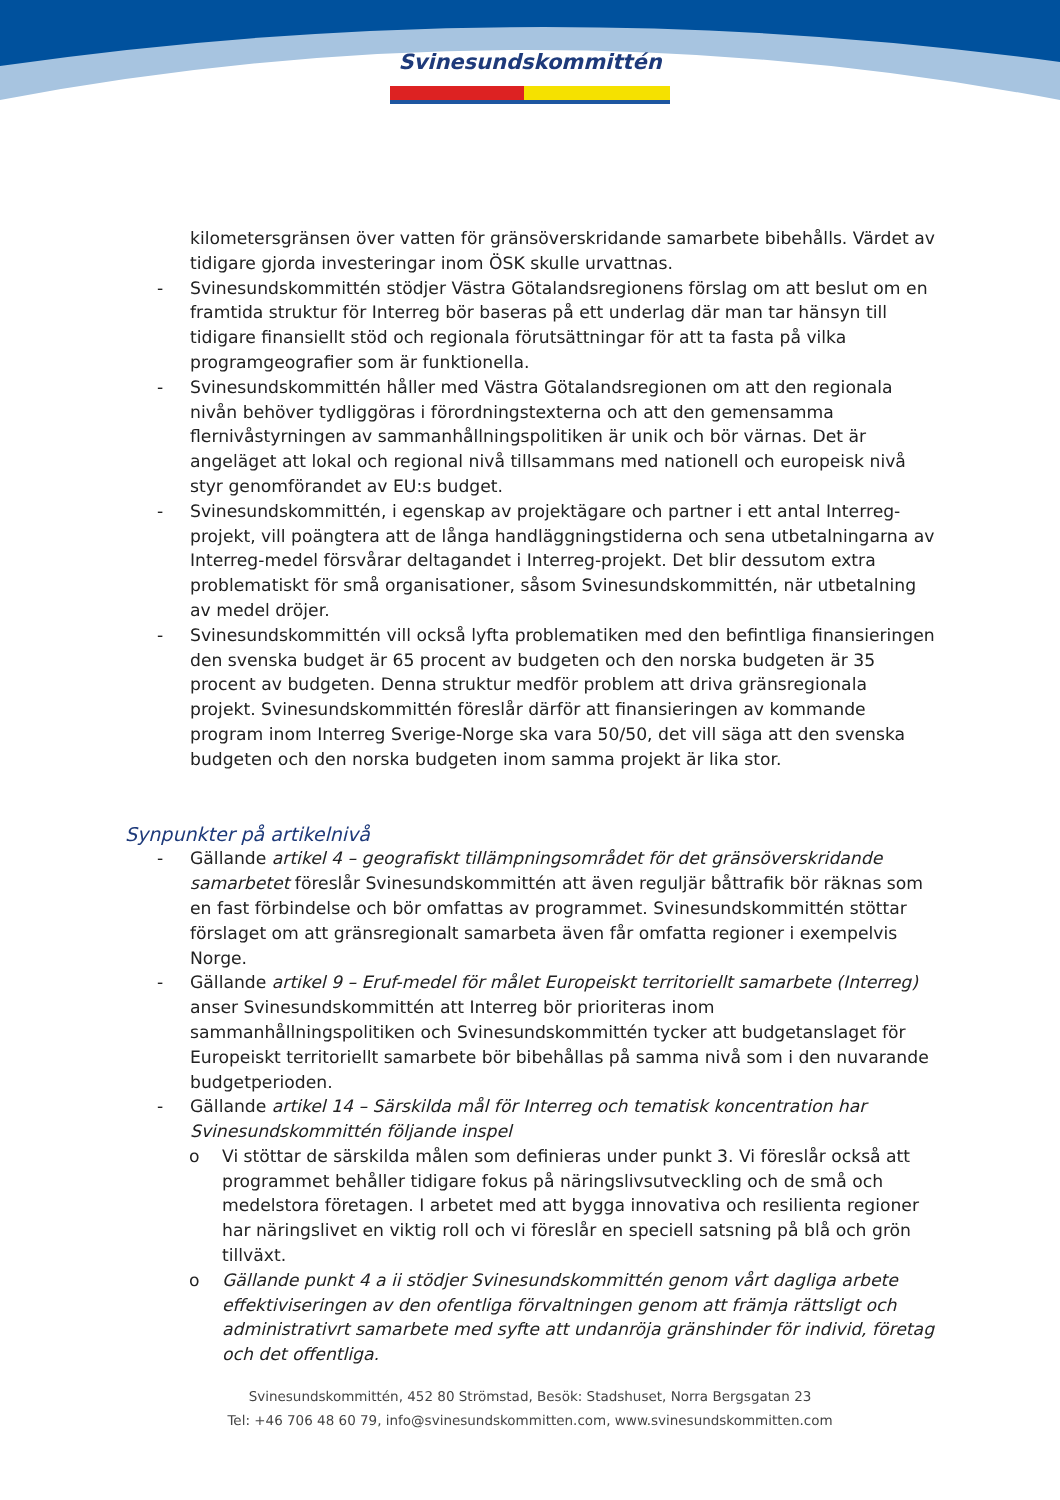Svinesundskommittén
kilometersgränsen över vatten för gränsöverskridande samarbete bibehålls. Värdet av tidigare gjorda investeringar inom ÖSK skulle urvattnas.
- Svinesundskommittén stödjer Västra Götalandsregionens förslag om att beslut om en framtida struktur för Interreg bör baseras på ett underlag där man tar hänsyn till tidigare finansiellt stöd och regionala förutsättningar för att ta fasta på vilka programgeografier som är funktionella.
- Svinesundskommittén håller med Västra Götalandsregionen om att den regionala nivån behöver tydliggöras i förordningstexterna och att den gemensamma flernivåstyrningen av sammanhållningspolitiken är unik och bör värnas. Det är angeläget att lokal och regional nivå tillsammans med nationell och europeisk nivå styr genomförandet av EU:s budget.
- Svinesundskommittén, i egenskap av projektägare och partner i ett antal Interreg-projekt, vill poängtera att de långa handläggningstiderna och sena utbetalningarna av Interreg-medel försvårar deltagandet i Interreg-projekt. Det blir dessutom extra problematiskt för små organisationer, såsom Svinesundskommittén, när utbetalning av medel dröjer.
- Svinesundskommittén vill också lyfta problematiken med den befintliga finansieringen den svenska budget är 65 procent av budgeten och den norska budgeten är 35 procent av budgeten. Denna struktur medför problem att driva gränsregionala projekt. Svinesundskommittén föreslår därför att finansieringen av kommande program inom Interreg Sverige-Norge ska vara 50/50, det vill säga att den svenska budgeten och den norska budgeten inom samma projekt är lika stor.
Synpunkter på artikelnivå
- Gällande artikel 4 – geografiskt tillämpningsområdet för det gränsöverskridande samarbetet föreslår Svinesundskommittén att även reguljär båttrafik bör räknas som en fast förbindelse och bör omfattas av programmet. Svinesundskommittén stöttar förslaget om att gränsregionalt samarbeta även får omfatta regioner i exempelvis Norge.
- Gällande artikel 9 – Eruf-medel för målet Europeiskt territoriellt samarbete (Interreg) anser Svinesundskommittén att Interreg bör prioriteras inom sammanhållningspolitiken och Svinesundskommittén tycker att budgetanslaget för Europeiskt territoriellt samarbete bör bibehållas på samma nivå som i den nuvarande budgetperioden.
- Gällande artikel 14 – Särskilda mål för Interreg och tematisk koncentration har Svinesundskommittén följande inspel
o Vi stöttar de särskilda målen som definieras under punkt 3. Vi föreslår också att programmet behåller tidigare fokus på näringslivsutveckling och de små och medelstora företagen. I arbetet med att bygga innovativa och resilienta regioner har näringslivet en viktig roll och vi föreslår en speciell satsning på blå och grön tillväxt.
o Gällande punkt 4 a ii stödjer Svinesundskommittén genom vårt dagliga arbete effektiviseringen av den ofentliga förvaltningen genom att främja rättsligt och administrativrt samarbete med syfte att undanröja gränshinder för individ, företag och det offentliga.
Svinesundskommittén, 452 80 Strömstad, Besök: Stadshuset, Norra Bergsgatan 23
Tel: +46 706 48 60 79, info@svinesundskommitten.com, www.svinesundskommitten.com